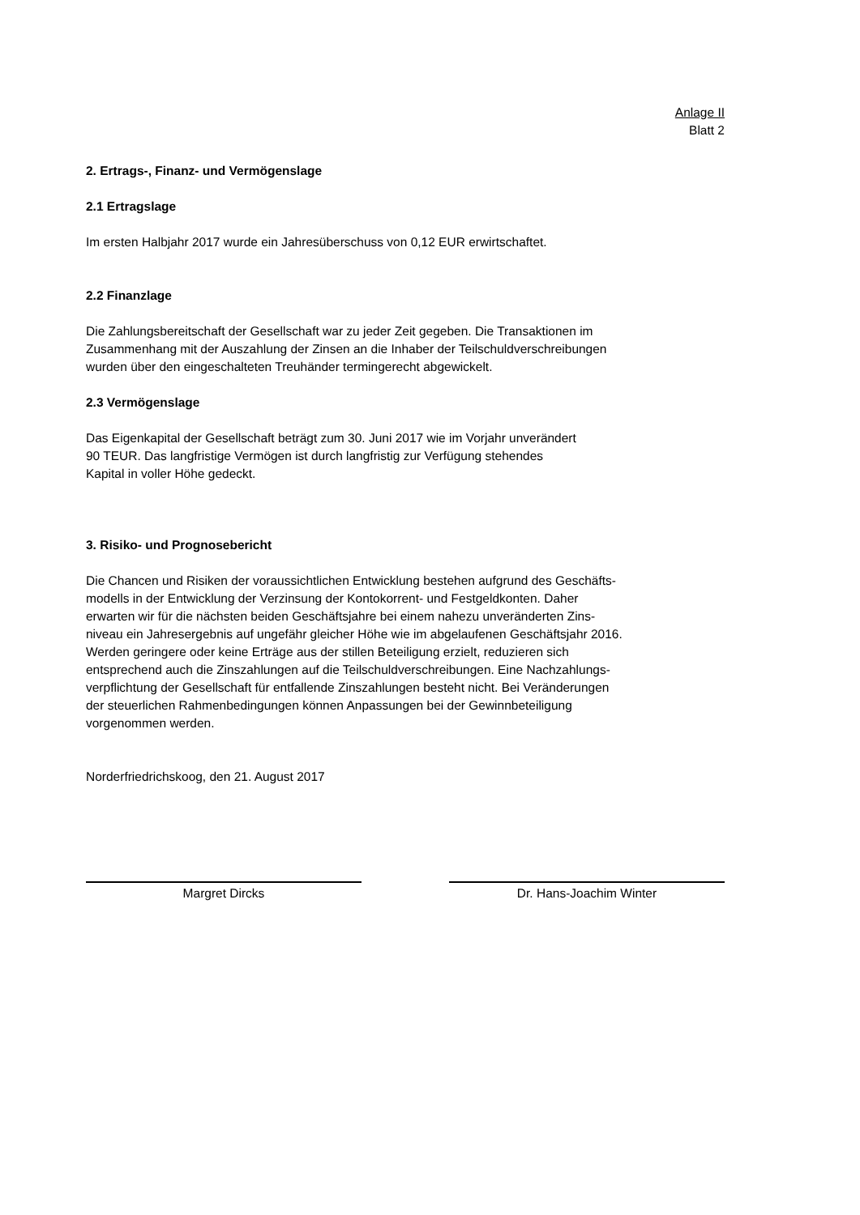Anlage II
Blatt 2
2. Ertrags-, Finanz- und Vermögenslage
2.1 Ertragslage
Im ersten Halbjahr 2017 wurde ein Jahresüberschuss von 0,12 EUR erwirtschaftet.
2.2 Finanzlage
Die Zahlungsbereitschaft der Gesellschaft war zu jeder Zeit gegeben. Die Transaktionen im
Zusammenhang mit der Auszahlung der Zinsen an die Inhaber der Teilschuldverschreibungen
wurden über den eingeschalteten Treuhänder termingerecht abgewickelt.
2.3 Vermögenslage
Das Eigenkapital der Gesellschaft beträgt zum 30. Juni 2017 wie im Vorjahr unverändert
90 TEUR. Das langfristige Vermögen ist durch langfristig zur Verfügung stehendes
Kapital in voller Höhe gedeckt.
3. Risiko- und Prognosebericht
Die Chancen und Risiken der voraussichtlichen Entwicklung bestehen aufgrund des Geschäfts-
modells in der Entwicklung der Verzinsung der Kontokorrent- und Festgeldkonten. Daher
erwarten wir für die nächsten beiden Geschäftsjahre bei einem nahezu unveränderten Zins-
niveau ein Jahresergebnis auf ungefähr gleicher Höhe wie im abgelaufenen Geschäftsjahr 2016.
Werden geringere oder keine Erträge aus der stillen Beteiligung erzielt, reduzieren sich
entsprechend auch die Zinszahlungen auf die Teilschuldverschreibungen. Eine Nachzahlungs-
verpflichtung der Gesellschaft für entfallende Zinszahlungen besteht nicht. Bei Veränderungen
der steuerlichen Rahmenbedingungen können Anpassungen bei der Gewinnbeteiligung
vorgenommen werden.
Norderfriedrichskoog, den 21. August 2017
Margret Dircks Dr. Hans-Joachim Winter